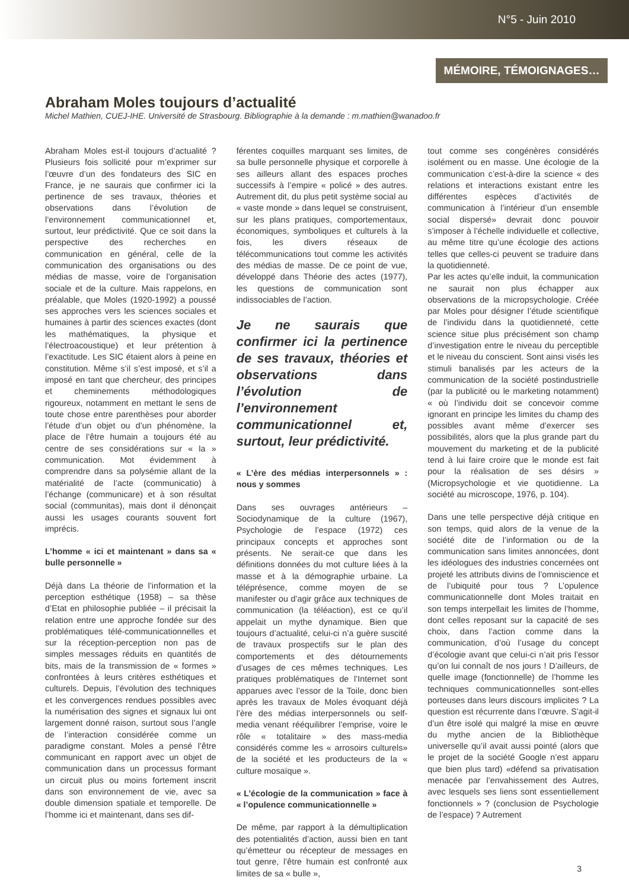N°5 - Juin 2010
MÉMOIRE, TÉMOIGNAGES…
Abraham Moles toujours d’actualité
Michel Mathien, CUEJ-IHE. Université de Strasbourg. Bibliographie à la demande : m.mathien@wanadoo.fr
Abraham Moles est-il toujours d’actualité ? Plusieurs fois sollicité pour m’exprimer sur l’œuvre d’un des fondateurs des SIC en France, je ne saurais que confirmer ici la pertinence de ses travaux, théories et observations dans l’évolution de l’environnement communicationnel et, surtout, leur prédictivité. Que ce soit dans la perspective des recherches en communication en général, celle de la communication des organisations ou des médias de masse, voire de l’organisation sociale et de la culture. Mais rappelons, en préalable, que Moles (1920-1992) a poussé ses approches vers les sciences sociales et humaines à partir des sciences exactes (dont les mathématiques, la physique et l’électroacoustique) et leur prétention à l’exactitude. Les SIC étaient alors à peine en constitution. Même s’il s’est imposé, et s’il a imposé en tant que chercheur, des principes et cheminements méthodologiques rigoureux, notamment en mettant le sens de toute chose entre parenthèses pour aborder l’étude d’un objet ou d’un phénomène, la place de l’être humain a toujours été au centre de ses considérations sur « la » communication. Mot évidemment à comprendre dans sa polysémie allant de la matérialité de l’acte (communicatio) à l’échange (communicare) et à son résultat social (communitas), mais dont il dénonçait aussi les usages courants souvent fort imprécis.
L’homme « ici et maintenant » dans sa « bulle personnelle »
Déjà dans La théorie de l’information et la perception esthétique (1958) – sa thèse d’Etat en philosophie publiée – il précisait la relation entre une approche fondée sur des problématiques télé-communicationnelles et sur la réception-perception non pas de simples messages réduits en quantités de bits, mais de la transmission de « formes » confrontées à leurs critères esthétiques et culturels. Depuis, l’évolution des techniques et les convergences rendues possibles avec la numérisation des signes et signaux lui ont largement donné raison, surtout sous l’angle de l’interaction considérée comme un paradigme constant. Moles a pensé l’être communicant en rapport avec un objet de communication dans un processus formant un circuit plus ou moins fortement inscrit dans son environnement de vie, avec sa double dimension spatiale et temporelle. De l’homme ici et maintenant, dans ses dif-
férentes coquilles marquant ses limites, de sa bulle personnelle physique et corporelle à ses ailleurs allant des espaces proches successifs à l’empire « policé » des autres. Autrement dit, du plus petit système social au « vaste monde » dans lequel se construisent, sur les plans pratiques, comportementaux, économiques, symboliques et culturels à la fois, les divers réseaux de télécommunications tout comme les activités des médias de masse. De ce point de vue, développé dans Théorie des actes (1977), les questions de communication sont indissociables de l’action.
Je ne saurais que confirmer ici la pertinence de ses travaux, théories et observations dans l’évolution de l’environnement communicationnel et, surtout, leur prédictivité.
« L’ère des médias interpersonnels » : nous y sommes
Dans ses ouvrages antérieurs – Sociodynamique de la culture (1967), Psychologie de l’espace (1972) ces principaux concepts et approches sont présents. Ne serait-ce que dans les définitions données du mot culture liées à la masse et à la démographie urbaine. La téléprésence, comme moyen de se manifester ou d’agir grâce aux techniques de communication (la téléaction), est ce qu’il appelait un mythe dynamique. Bien que toujours d’actualité, celui-ci n’a guère suscité de travaux prospectifs sur le plan des comportements et des détournements d’usages de ces mêmes techniques. Les pratiques problématiques de l’Internet sont apparues avec l’essor de la Toile, donc bien après les travaux de Moles évoquant déjà l’ère des médias interpersonnels ou self-media venant rééquilibrer l’emprise, voire le rôle « totalitaire » des mass-media considérés comme les « arrosoirs culturels» de la société et les producteurs de la « culture mosaïque ».
« L’écologie de la communication » face à « l’opulence communicationnelle »
De même, par rapport à la démultiplication des potentialités d’action, aussi bien en tant qu’émetteur ou récepteur de messages en tout genre, l’être humain est confronté aux limites de sa « bulle »,
tout comme ses congénères considérés isolément ou en masse. Une écologie de la communication c’est-à-dire la science « des relations et interactions existant entre les différentes espèces d’activités de communication à l’intérieur d’un ensemble social dispersé» devrait donc pouvoir s’imposer à l’échelle individuelle et collective, au même titre qu’une écologie des actions telles que celles-ci peuvent se traduire dans la quotidienneté.
Par les actes qu’elle induit, la communication ne saurait non plus échapper aux observations de la micropsychologie. Créée par Moles pour désigner l’étude scientifique de l’individu dans la quotidienneté, cette science situe plus précisément son champ d’investigation entre le niveau du perceptible et le niveau du conscient. Sont ainsi visés les stimuli banalisés par les acteurs de la communication de la société postindustrielle (par la publicité ou le marketing notamment) « où l’individu doit se concevoir comme ignorant en principe les limites du champ des possibles avant même d’exercer ses possibilités, alors que la plus grande part du mouvement du marketing et de la publicité tend à lui faire croire que le monde est fait pour la réalisation de ses désirs » (Micropsychologie et vie quotidienne. La société au microscope, 1976, p. 104).
Dans une telle perspective déjà critique en son temps, quid alors de la venue de la société dite de l’information ou de la communication sans limites annoncées, dont les idéologues des industries concernées ont projeté les attributs divins de l’omniscience et de l’ubiquité pour tous ? L’opulence communicationnelle dont Moles traitait en son temps interpellait les limites de l’homme, dont celles reposant sur la capacité de ses choix, dans l’action comme dans la communication, d’où l’usage du concept d’écologie avant que celui-ci n’ait pris l’essor qu’on lui connaît de nos jours ! D’ailleurs, de quelle image (fonctionnelle) de l’homme les techniques communicationnelles sont-elles porteuses dans leurs discours implicites ? La question est récurrente dans l’œuvre. S’agit-il d’un être isolé qui malgré la mise en œuvre du mythe ancien de la Bibliothèque universelle qu’il avait aussi pointé (alors que le projet de la société Google n’est apparu que bien plus tard) «défend sa privatisation menacée par l’envahissement des Autres, avec lesquels ses liens sont essentiellement fonctionnels » ? (conclusion de Psychologie de l’espace) ? Autrement
3